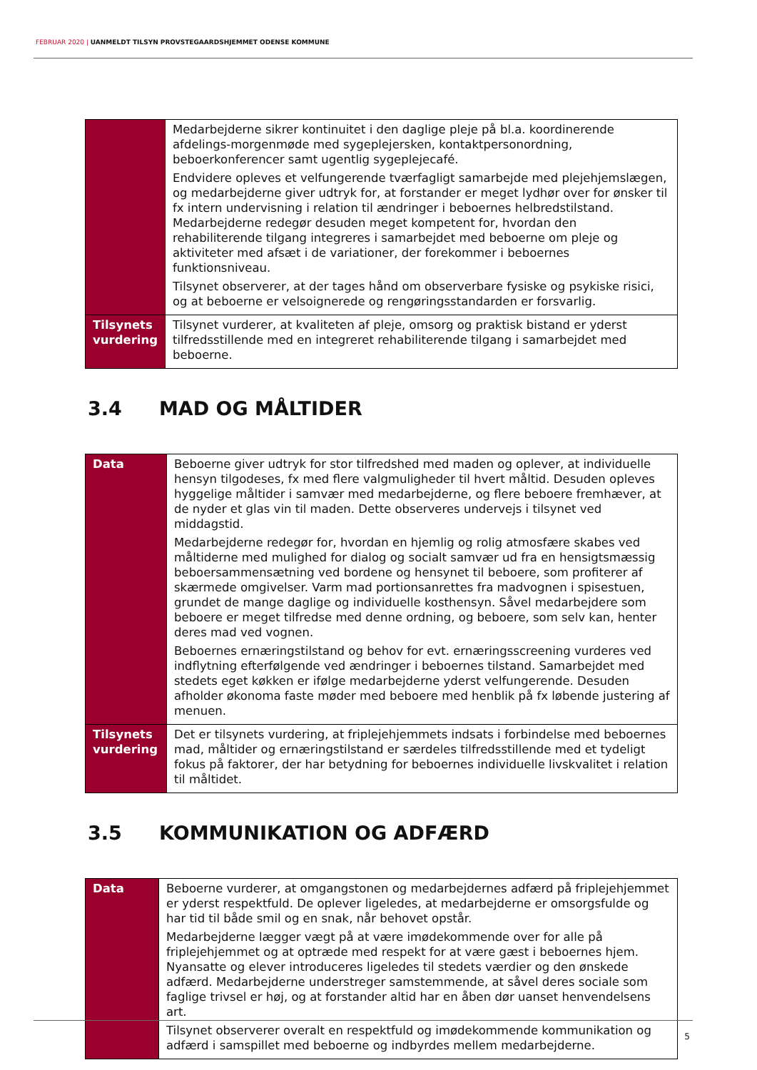FEBRUAR 2020 | UANMELDT TILSYN PROVSTEGAARDSHJEMMET ODENSE KOMMUNE
| | Medarbejderne sikrer kontinuitet i den daglige pleje på bl.a. koordinerende afdelings-morgenmøde med sygeplejersken, kontaktpersonordning, beboerkonferencer samt ugentlig sygeplejecafé. Endvidere opleves et velfungerende tværfagligt samarbejde med plejehjemslægen, og medarbejderne giver udtryk for, at forstander er meget lydhør over for ønsker til fx intern undervisning i relation til ændringer i beboernes helbredstilstand. Medarbejderne redegør desuden meget kompetent for, hvordan den rehabiliterende tilgang integreres i samarbejdet med beboerne om pleje og aktiviteter med afsæt i de variationer, der forekommer i beboernes funktionsniveau. Tilsynet observerer, at der tages hånd om observerbare fysiske og psykiske risici, og at beboerne er velsoignerede og rengøringsstandarden er forsvarlig. |
| Tilsynets vurdering | Tilsynet vurderer, at kvaliteten af pleje, omsorg og praktisk bistand er yderst tilfredsstillende med en integreret rehabiliterende tilgang i samarbejdet med beboerne. |
3.4 MAD OG MÅLTIDER
| Data | Beboerne giver udtryk for stor tilfredshed med maden og oplever, at individuelle hensyn tilgodeses, fx med flere valgmuligheder til hvert måltid. Desuden opleves hyggelige måltider i samvær med medarbejderne, og flere beboere fremhæver, at de nyder et glas vin til maden. Dette observeres undervejs i tilsynet ved middagstid. Medarbejderne redegør for, hvordan en hjemlig og rolig atmosfære skabes ved måltiderne med mulighed for dialog og socialt samvær ud fra en hensigtsmæssig beboersammensætning ved bordene og hensynet til beboere, som profiterer af skærmede omgivelser. Varm mad portionsanrettes fra madvognen i spisestuen, grundet de mange daglige og individuelle kosthensyn. Såvel medarbejdere som beboere er meget tilfredse med denne ordning, og beboere, som selv kan, henter deres mad ved vognen. Beboernes ernæringstilstand og behov for evt. ernæringsscreening vurderes ved indflytning efterfølgende ved ændringer i beboernes tilstand. Samarbejdet med stedets eget køkken er ifølge medarbejderne yderst velfungerende. Desuden afholder økonoma faste møder med beboere med henblik på fx løbende justering af menuen. |
| Tilsynets vurdering | Det er tilsynets vurdering, at friplejehjemmets indsats i forbindelse med beboernes mad, måltider og ernæringstilstand er særdeles tilfredsstillende med et tydeligt fokus på faktorer, der har betydning for beboernes individuelle livskvalitet i relation til måltidet. |
3.5 KOMMUNIKATION OG ADFÆRD
| Data | Beboerne vurderer, at omgangstonen og medarbejdernes adfærd på friplejehjemmet er yderst respektfuld. De oplever ligeledes, at medarbejderne er omsorgsfulde og har tid til både smil og en snak, når behovet opstår. Medarbejderne lægger vægt på at være imødekommende over for alle på friplejehjemmet og at optræde med respekt for at være gæst i beboernes hjem. Nyansatte og elever introduceres ligeledes til stedets værdier og den ønskede adfærd. Medarbejderne understreger samstemmende, at såvel deres sociale som faglige trivsel er høj, og at forstander altid har en åben dør uanset henvendelsens art. Tilsynet observerer overalt en respektfuld og imødekommende kommunikation og adfærd i samspillet med beboerne og indbyrdes mellem medarbejderne. |
5